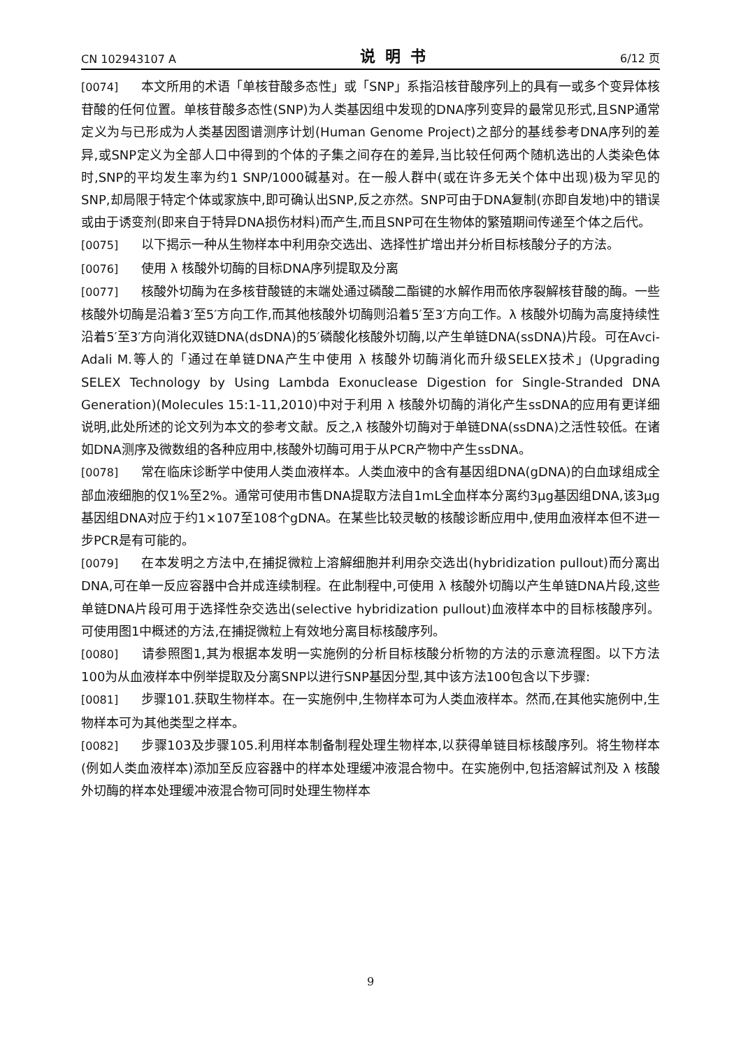CN 102943107 A 说明书 6/12 页
[0074] 本文所用的术语「单核苷酸多态性」或「SNP」系指沿核苷酸序列上的具有一或多个变异体核苷酸的任何位置。单核苷酸多态性(SNP)为人类基因组中发现的DNA序列变异的最常见形式,且SNP通常定义为与已形成为人类基因图谱测序计划(Human Genome Project)之部分的基线参考DNA序列的差异,或SNP定义为全部人口中得到的个体的子集之间存在的差异,当比较任何两个随机选出的人类染色体时,SNP的平均发生率为约1 SNP/1000碱基对。在一般人群中(或在许多无关个体中出现)极为罕见的SNP,却局限于特定个体或家族中,即可确认出SNP,反之亦然。SNP可由于DNA复制(亦即自发地)中的错误或由于诱变剂(即来自于特异DNA损伤材料)而产生,而且SNP可在生物体的繁殖期间传递至个体之后代。
[0075] 以下揭示一种从生物样本中利用杂交选出、选择性扩增出并分析目标核酸分子的方法。
[0076] 使用 λ 核酸外切酶的目标DNA序列提取及分离
[0077] 核酸外切酶为在多核苷酸链的末端处通过磷酸二酯键的水解作用而依序裂解核苷酸的酶。一些核酸外切酶是沿着3′至5′方向工作,而其他核酸外切酶则沿着5′至3′方向工作。λ 核酸外切酶为高度持续性沿着5′至3′方向消化双链DNA(dsDNA)的5′磷酸化核酸外切酶,以产生单链DNA(ssDNA)片段。可在Avci-Adali M.等人的「通过在单链DNA产生中使用 λ 核酸外切酶消化而升级SELEX技术」(Upgrading SELEX Technology by Using Lambda Exonuclease Digestion for Single-Stranded DNA Generation)(Molecules 15:1-11,2010)中对于利用 λ 核酸外切酶的消化产生ssDNA的应用有更详细说明,此处所述的论文列为本文的参考文献。反之,λ 核酸外切酶对于单链DNA(ssDNA)之活性较低。在诸如DNA测序及微数组的各种应用中,核酸外切酶可用于从PCR产物中产生ssDNA。
[0078] 常在临床诊断学中使用人类血液样本。人类血液中的含有基因组DNA(gDNA)的白血球组成全部血液细胞的仅1%至2%。通常可使用市售DNA提取方法自1mL全血样本分离约3μg基因组DNA,该3μg基因组DNA对应于约1×107至108个gDNA。在某些比较灵敏的核酸诊断应用中,使用血液样本但不进一步PCR是有可能的。
[0079] 在本发明之方法中,在捕捉微粒上溶解细胞并利用杂交选出(hybridization pullout)而分离出DNA,可在单一反应容器中合并成连续制程。在此制程中,可使用 λ 核酸外切酶以产生单链DNA片段,这些单链DNA片段可用于选择性杂交选出(selective hybridization pullout)血液样本中的目标核酸序列。可使用图1中概述的方法,在捕捉微粒上有效地分离目标核酸序列。
[0080] 请参照图1,其为根据本发明一实施例的分析目标核酸分析物的方法的示意流程图。以下方法100为从血液样本中例举提取及分离SNP以进行SNP基因分型,其中该方法100包含以下步骤:
[0081] 步骤101.获取生物样本。在一实施例中,生物样本可为人类血液样本。然而,在其他实施例中,生物样本可为其他类型之样本。
[0082] 步骤103及步骤105.利用样本制备制程处理生物样本,以获得单链目标核酸序列。将生物样本(例如人类血液样本)添加至反应容器中的样本处理缓冲液混合物中。在实施例中,包括溶解试剂及 λ 核酸外切酶的样本处理缓冲液混合物可同时处理生物样本
9